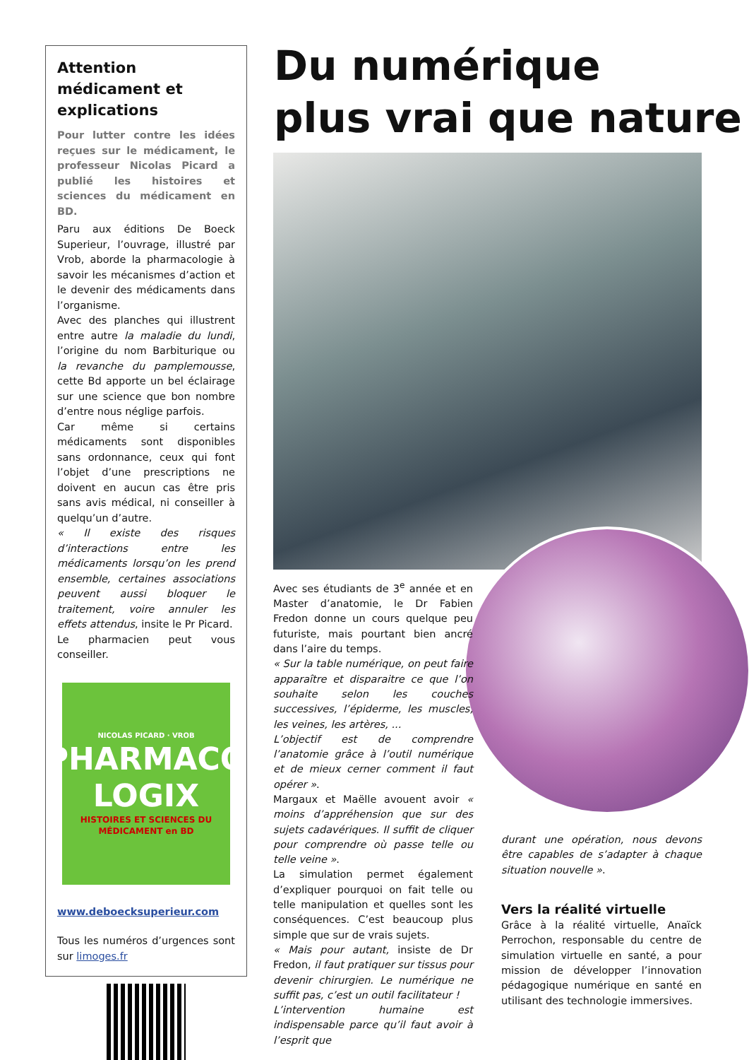Attention médicament et explications
Pour lutter contre les idées reçues sur le médicament, le professeur Nicolas Picard a publié les histoires et sciences du médicament en BD.
Paru aux éditions De Boeck Superieur, l’ouvrage, illustré par Vrob, aborde la pharmacologie à savoir les mécanismes d’action et le devenir des médicaments dans l’organisme.
Avec des planches qui illustrent entre autre la maladie du lundi, l’origine du nom Barbiturique ou la revanche du pamplemousse, cette Bd apporte un bel éclairage sur une science que bon nombre d’entre nous néglige parfois.
Car même si certains médicaments sont disponibles sans ordonnance, ceux qui font l’objet d’une prescriptions ne doivent en aucun cas être pris sans avis médical, ni conseiller à quelqu’un d’autre.
« Il existe des risques d’interactions entre les médicaments lorsqu’on les prend ensemble, certaines associations peuvent aussi bloquer le traitement, voire annuler les effets attendus, insite le Pr Picard.
Le pharmacien peut vous conseiller.
NICOLAS PICARD · VROB
PHARMACO
LOGIX
HISTOIRES ET SCIENCES DU MÉDICAMENT en BD
www.deboecksuperieur.com
Tous les numéros d’urgences sont sur limoges.fr
Du numérique
plus vrai que nature
Avec ses étudiants de 3<sup>e</sup> année et en Master d’anatomie, le Dr Fabien Fredon donne un cours quelque peu futuriste, mais pourtant bien ancré dans l’aire du temps.
« Sur la table numérique, on peut faire apparaître et disparaitre ce que l’on souhaite selon les couches successives, l’épiderme, les muscles, les veines, les artères, ...
L’objectif est de comprendre l’anatomie grâce à l’outil numérique et de mieux cerner comment il faut opérer ».
Margaux et Maëlle avouent avoir « moins d’appréhension que sur des sujets cadavériques. Il suffit de cliquer pour comprendre où passe telle ou telle veine ».
La simulation permet également d’expliquer pourquoi on fait telle ou telle manipulation et quelles sont les conséquences. C’est beaucoup plus simple que sur de vrais sujets.
« Mais pour autant, insiste de Dr Fredon, il faut pratiquer sur tissus pour devenir chirurgien. Le numérique ne suffit pas, c’est un outil facilitateur !
L’intervention humaine est indispensable parce qu’il faut avoir à l’esprit que
durant une opération, nous devons être capables de s’adapter à chaque situation nouvelle ».
Vers la réalité virtuelle
Grâce à la réalité virtuelle, Anaïck Perrochon, responsable du centre de simulation virtuelle en santé, a pour mission de développer l’innovation pédagogique numérique en santé en utilisant des technologie immersives.